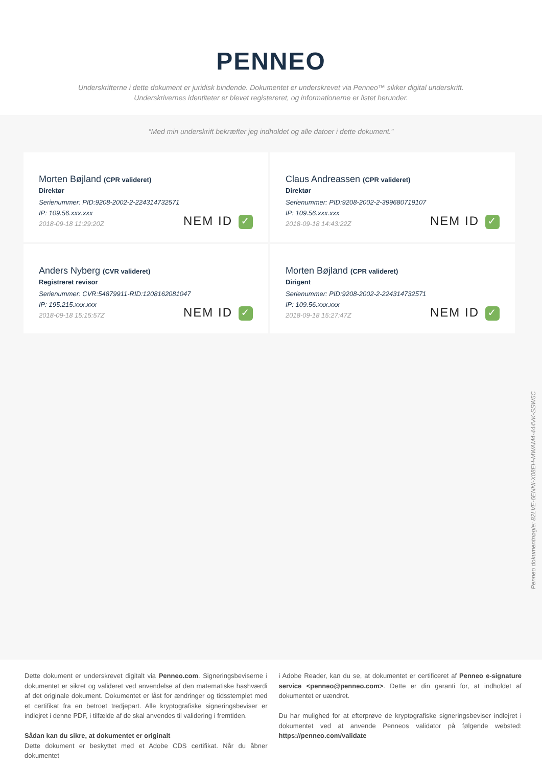PENNEO
Underskrifterne i dette dokument er juridisk bindende. Dokumentet er underskrevet via Penneo™ sikker digital underskrift.
Underskrivernes identiteter er blevet registereret, og informationerne er listet herunder.
“Med min underskrift bekræfter jeg indholdet og alle datoer i dette dokument.”
Morten Bøjland (CPR valideret)
Direktør
Serienummer: PID:9208-2002-2-224314732571
IP: 109.56.xxx.xxx
2018-09-18 11:29:20Z
NEM ID ✓
Claus Andreassen (CPR valideret)
Direktør
Serienummer: PID:9208-2002-2-399680719107
IP: 109.56.xxx.xxx
2018-09-18 14:43:22Z
NEM ID ✓
Anders Nyberg (CVR valideret)
Registreret revisor
Serienummer: CVR:54879911-RID:1208162081047
IP: 195.215.xxx.xxx
2018-09-18 15:15:57Z
NEM ID ✓
Morten Bøjland (CPR valideret)
Dirigent
Serienummer: PID:9208-2002-2-224314732571
IP: 109.56.xxx.xxx
2018-09-18 15:27:47Z
NEM ID ✓
Penneo dokumentnøgle: 82LVE-6ENNI-X08EH-MWAM4-444VK-SSW5C
Dette dokument er underskrevet digitalt via Penneo.com. Signeringsbeviserne i dokumentet er sikret og valideret ved anvendelse af den matematiske hashværdi af det originale dokument. Dokumentet er låst for ændringer og tidsstemplet med et certifikat fra en betroet tredjepart. Alle kryptografiske signeringsbeviser er indlejret i denne PDF, i tilfælde af de skal anvendes til validering i fremtiden.
Sådan kan du sikre, at dokumentet er originalt
Dette dokument er beskyttet med et Adobe CDS certifikat. Når du åbner dokumentet
i Adobe Reader, kan du se, at dokumentet er certificeret af Penneo e-signature service <penneo@penneo.com>. Dette er din garanti for, at indholdet af dokumentet er uændret.
Du har mulighed for at efterprøve de kryptografiske signeringsbeviser indlejret i dokumentet ved at anvende Penneos validator på følgende websted: https://penneo.com/validate